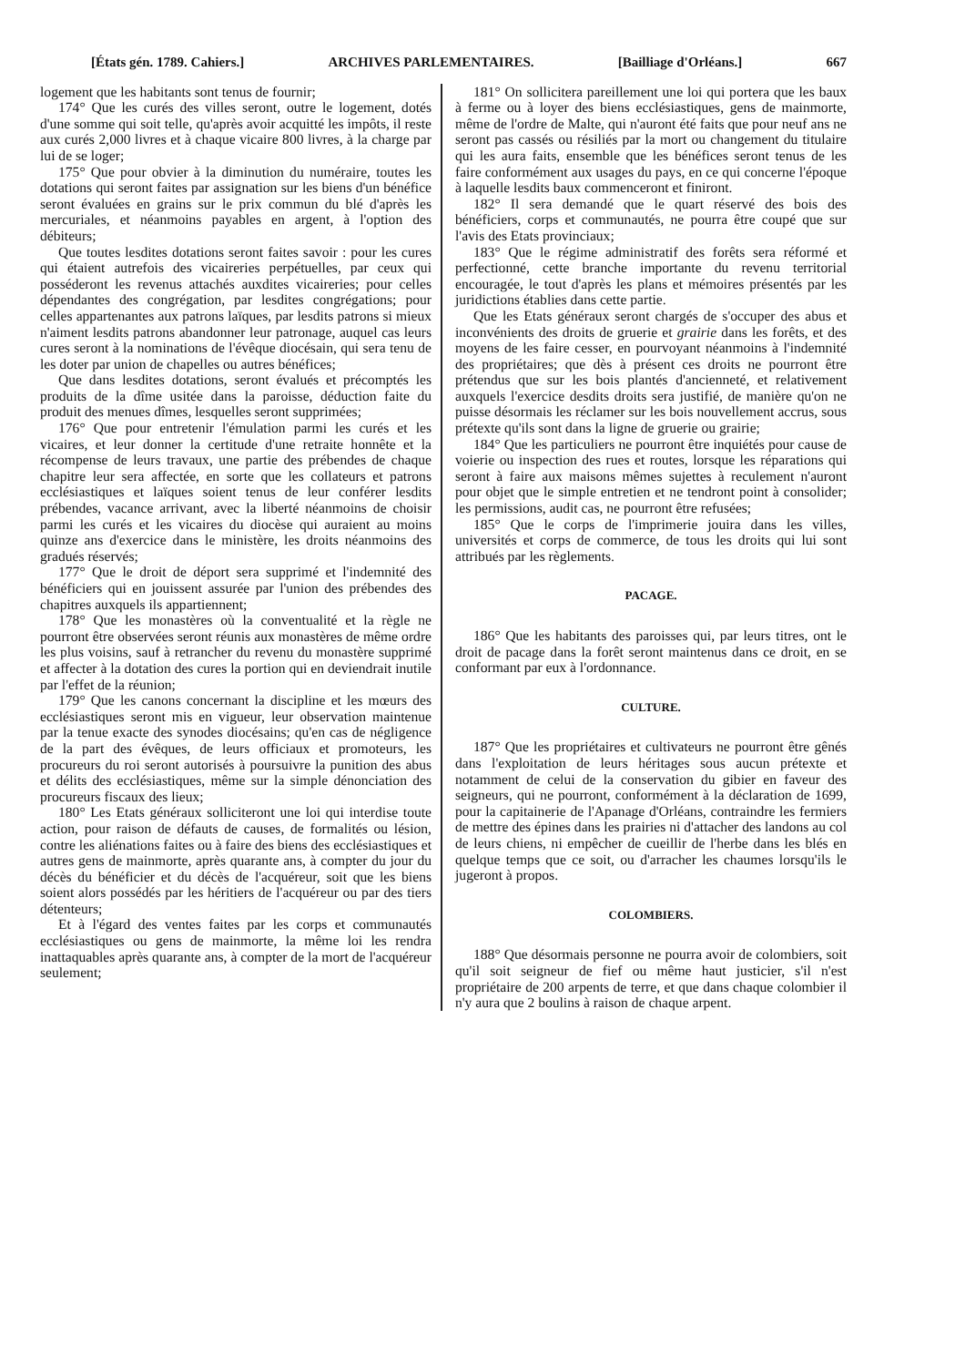[États gén. 1789. Cahiers.] ARCHIVES PARLEMENTAIRES. [Bailliage d'Orléans.] 667
logement que les habitants sont tenus de fournir;
174° Que les curés des villes seront, outre le logement, dotés d'une somme qui soit telle, qu'après avoir acquitté les impôts, il reste aux curés 2,000 livres et à chaque vicaire 800 livres, à la charge par lui de se loger;
175° Que pour obvier à la diminution du numéraire, toutes les dotations qui seront faites par assignation sur les biens d'un bénéfice seront évaluées en grains sur le prix commun du blé d'après les mercuriales, et néanmoins payables en argent, à l'option des débiteurs;
Que toutes lesdites dotations seront faites savoir : pour les cures qui étaient autrefois des vicaireries perpétuelles, par ceux qui posséderont les revenus attachés auxdites vicaireries; pour celles dépendantes des congrégation, par lesdites congrégations; pour celles appartenantes aux patrons laïques, par lesdits patrons si mieux n'aiment lesdits patrons abandonner leur patronage, auquel cas leurs cures seront à la nominations de l'évêque diocésain, qui sera tenu de les doter par union de chapelles ou autres bénéfices;
Que dans lesdites dotations, seront évalués et précomptés les produits de la dîme usitée dans la paroisse, déduction faite du produit des menues dîmes, lesquelles seront supprimées;
176° Que pour entretenir l'émulation parmi les curés et les vicaires, et leur donner la certitude d'une retraite honnête et la récompense de leurs travaux, une partie des prébendes de chaque chapitre leur sera affectée, en sorte que les collateurs et patrons ecclésiastiques et laïques soient tenus de leur conférer lesdits prébendes, vacance arrivant, avec la liberté néanmoins de choisir parmi les curés et les vicaires du diocèse qui auraient au moins quinze ans d'exercice dans le ministère, les droits néanmoins des gradués réservés;
177° Que le droit de déport sera supprimé et l'indemnité des bénéficiers qui en jouissent assurée par l'union des prébendes des chapitres auxquels ils appartiennent;
178° Que les monastères où la conventualité et la règle ne pourront être observées seront réunis aux monastères de même ordre les plus voisins, sauf à retrancher du revenu du monastère supprimé et affecter à la dotation des cures la portion qui en deviendrait inutile par l'effet de la réunion;
179° Que les canons concernant la discipline et les mœurs des ecclésiastiques seront mis en vigueur, leur observation maintenue par la tenue exacte des synodes diocésains; qu'en cas de négligence de la part des évêques, de leurs officiaux et promoteurs, les procureurs du roi seront autorisés à poursuivre la punition des abus et délits des ecclésiastiques, même sur la simple dénonciation des procureurs fiscaux des lieux;
180° Les Etats généraux solliciteront une loi qui interdise toute action, pour raison de défauts de causes, de formalités ou lésion, contre les aliénations faites ou à faire des biens des ecclésiastiques et autres gens de mainmorte, après quarante ans, à compter du jour du décès du bénéficier et du décès de l'acquéreur, soit que les biens soient alors possédés par les héritiers de l'acquéreur ou par des tiers détenteurs;
Et à l'égard des ventes faites par les corps et communautés ecclésiastiques ou gens de mainmorte, la même loi les rendra inattaquables après quarante ans, à compter de la mort de l'acquéreur seulement;
181° On sollicitera pareillement une loi qui portera que les baux à ferme ou à loyer des biens ecclésiastiques, gens de mainmorte, même de l'ordre de Malte, qui n'auront été faits que pour neuf ans ne seront pas cassés ou résiliés par la mort ou changement du titulaire qui les aura faits, ensemble que les bénéfices seront tenus de les faire conformément aux usages du pays, en ce qui concerne l'époque à laquelle lesdits baux commenceront et finiront.
182° Il sera demandé que le quart réservé des bois des bénéficiers, corps et communautés, ne pourra être coupé que sur l'avis des Etats provinciaux;
183° Que le régime administratif des forêts sera réformé et perfectionné, cette branche importante du revenu territorial encouragée, le tout d'après les plans et mémoires présentés par les juridictions établies dans cette partie.
Que les Etats généraux seront chargés de s'occuper des abus et inconvénients des droits de gruerie et grairie dans les forêts, et des moyens de les faire cesser, en pourvoyant néanmoins à l'indemnité des propriétaires; que dès à présent ces droits ne pourront être prétendus que sur les bois plantés d'ancienneté, et relativement auxquels l'exercice desdits droits sera justifié, de manière qu'on ne puisse désormais les réclamer sur les bois nouvellement accrus, sous prétexte qu'ils sont dans la ligne de gruerie ou grairie;
184° Que les particuliers ne pourront être inquiétés pour cause de voierie ou inspection des rues et routes, lorsque les réparations qui seront à faire aux maisons mêmes sujettes à reculement n'auront pour objet que le simple entretien et ne tendront point à consolider; les permissions, audit cas, ne pourront être refusées;
185° Que le corps de l'imprimerie jouira dans les villes, universités et corps de commerce, de tous les droits qui lui sont attribués par les règlements.
PACAGE.
186° Que les habitants des paroisses qui, par leurs titres, ont le droit de pacage dans la forêt seront maintenus dans ce droit, en se conformant par eux à l'ordonnance.
CULTURE.
187° Que les propriétaires et cultivateurs ne pourront être gênés dans l'exploitation de leurs héritages sous aucun prétexte et notamment de celui de la conservation du gibier en faveur des seigneurs, qui ne pourront, conformément à la déclaration de 1699, pour la capitainerie de l'Apanage d'Orléans, contraindre les fermiers de mettre des épines dans les prairies ni d'attacher des landons au col de leurs chiens, ni empêcher de cueillir de l'herbe dans les blés en quelque temps que ce soit, ou d'arracher les chaumes lorsqu'ils le jugeront à propos.
COLOMBIERS.
188° Que désormais personne ne pourra avoir de colombiers, soit qu'il soit seigneur de fief ou même haut justicier, s'il n'est propriétaire de 200 arpents de terre, et que dans chaque colombier il n'y aura que 2 boulins à raison de chaque arpent.